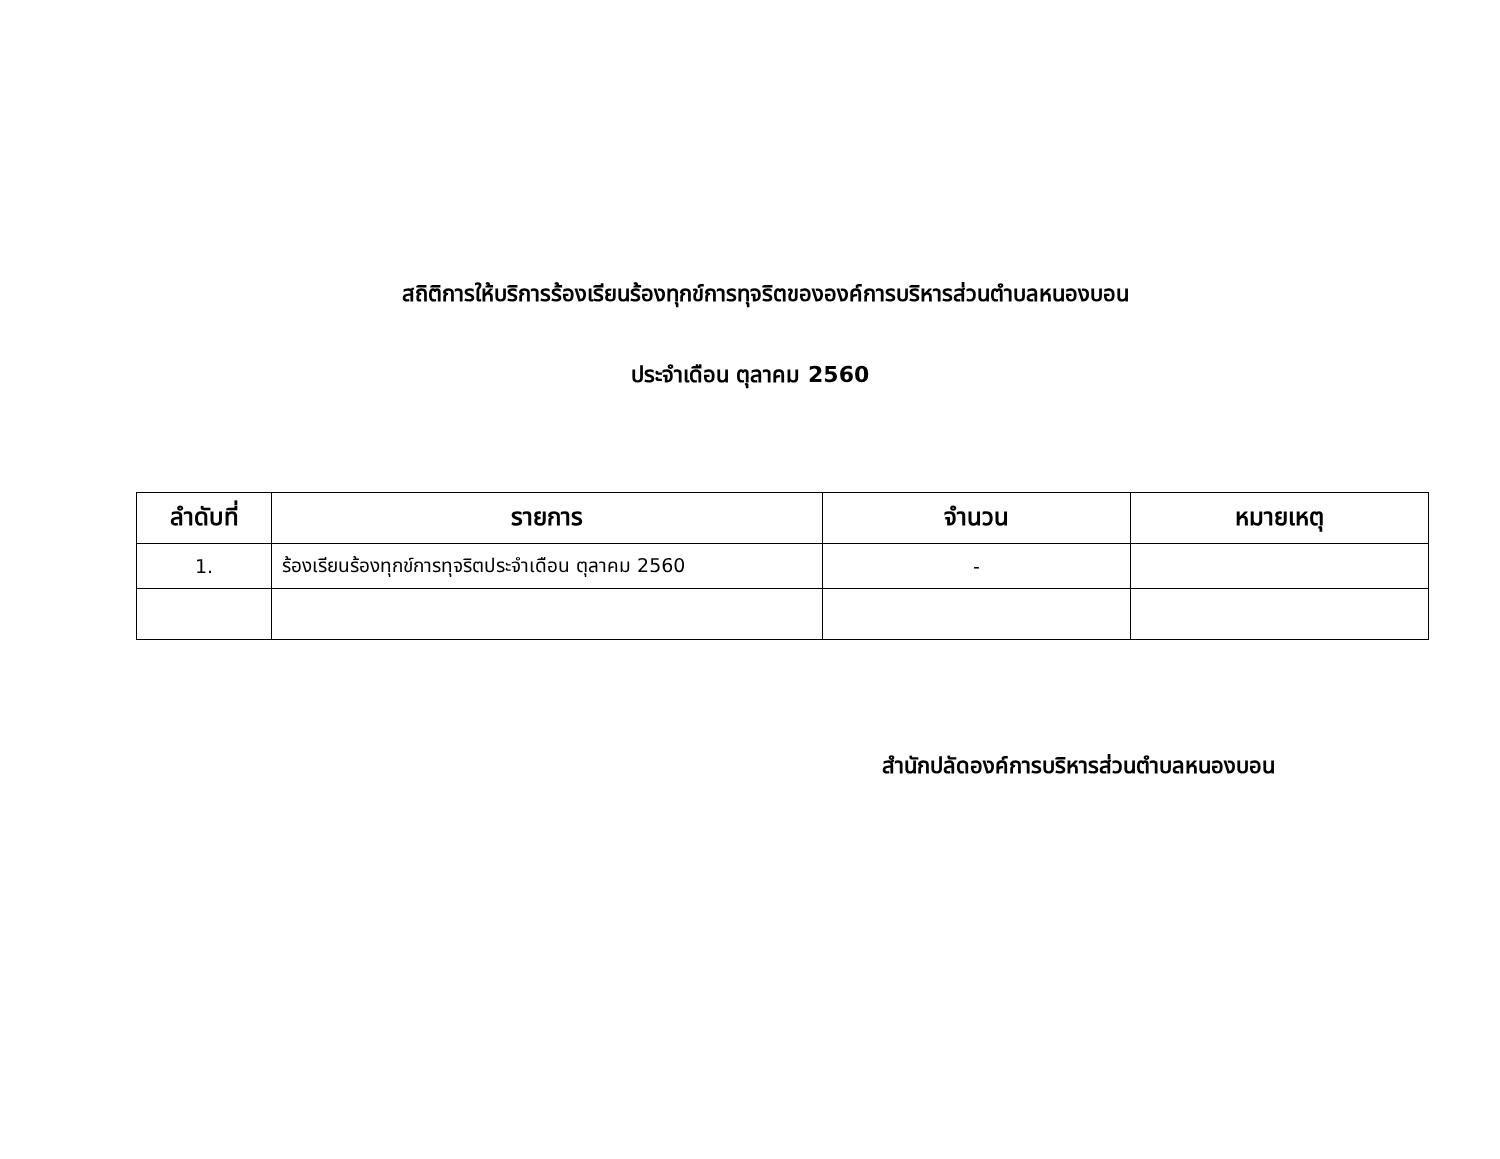สถิติการให้บริการร้องเรียนร้องทุกข์การทุจริตขององค์การบริหารส่วนตำบลหนองบอน
ประจำเดือน ตุลาคม 2560
| ลำดับที่ | รายการ | จำนวน | หมายเหตุ |
| --- | --- | --- | --- |
| 1. | ร้องเรียนร้องทุกข์การทุจริตประจำเดือน ตุลาคม 2560 | - | |
สำนักปลัดองค์การบริหารส่วนตำบลหนองบอน